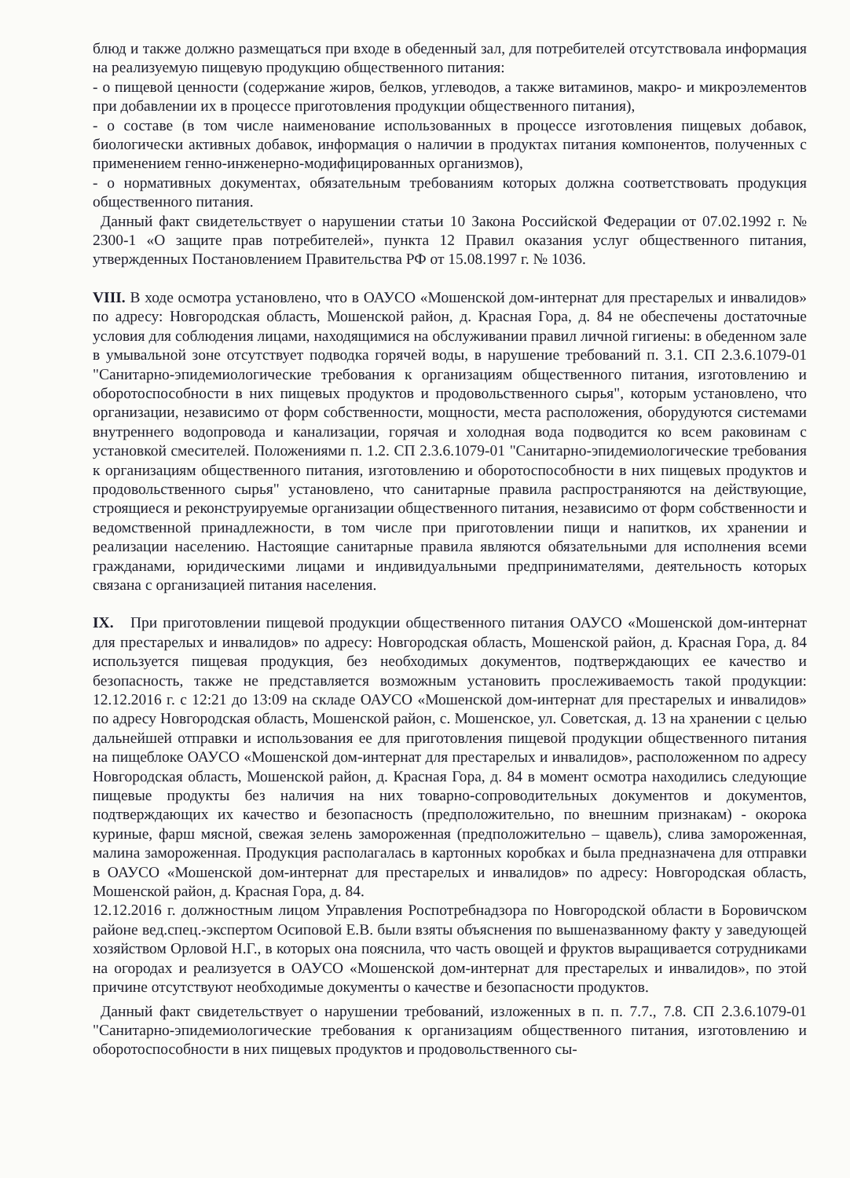блюд и также должно размещаться при входе в обеденный зал, для потребителей отсутствовала информация на реализуемую пищевую продукцию общественного питания:
- о пищевой ценности (содержание жиров, белков, углеводов, а также витаминов, макро- и микроэлементов при добавлении их в процессе приготовления продукции общественного питания),
- о составе (в том числе наименование использованных в процессе изготовления пищевых добавок, биологически активных добавок, информация о наличии в продуктах питания компонентов, полученных с применением генно-инженерно-модифицированных организмов),
- о нормативных документах, обязательным требованиям которых должна соответствовать продукция общественного питания.
Данный факт свидетельствует о нарушении статьи 10 Закона Российской Федерации от 07.02.1992 г. № 2300-1 «О защите прав потребителей», пункта 12 Правил оказания услуг общественного питания, утвержденных Постановлением Правительства РФ от 15.08.1997 г. № 1036.
VIII. В ходе осмотра установлено, что в ОАУСО «Мошенской дом-интернат для престарелых и инвалидов» по адресу: Новгородская область, Мошенской район, д. Красная Гора, д. 84 не обеспечены достаточные условия для соблюдения лицами, находящимися на обслуживании правил личной гигиены: в обеденном зале в умывальной зоне отсутствует подводка горячей воды, в нарушение требований п. 3.1. СП 2.3.6.1079-01 "Санитарно-эпидемиологические требования к организациям общественного питания, изготовлению и оборотоспособности в них пищевых продуктов и продовольственного сырья", которым установлено, что организации, независимо от форм собственности, мощности, места расположения, оборудуются системами внутреннего водопровода и канализации, горячая и холодная вода подводится ко всем раковинам с установкой смесителей. Положениями п. 1.2. СП 2.3.6.1079-01 "Санитарно-эпидемиологические требования к организациям общественного питания, изготовлению и оборотоспособности в них пищевых продуктов и продовольственного сырья" установлено, что санитарные правила распространяются на действующие, строящиеся и реконструируемые организации общественного питания, независимо от форм собственности и ведомственной принадлежности, в том числе при приготовлении пищи и напитков, их хранении и реализации населению. Настоящие санитарные правила являются обязательными для исполнения всеми гражданами, юридическими лицами и индивидуальными предпринимателями, деятельность которых связана с организацией питания населения.
IX. При приготовлении пищевой продукции общественного питания ОАУСО «Мошенской дом-интернат для престарелых и инвалидов» по адресу: Новгородская область, Мошенской район, д. Красная Гора, д. 84 используется пищевая продукция, без необходимых документов, подтверждающих ее качество и безопасность, также не представляется возможным установить прослеживаемость такой продукции: 12.12.2016 г. с 12:21 до 13:09 на складе ОАУСО «Мошенской дом-интернат для престарелых и инвалидов» по адресу Новгородская область, Мошенской район, с. Мошенское, ул. Советская, д. 13 на хранении с целью дальнейшей отправки и использования ее для приготовления пищевой продукции общественного питания на пищеблоке ОАУСО «Мошенской дом-интернат для престарелых и инвалидов», расположенном по адресу Новгородская область, Мошенской район, д. Красная Гора, д. 84 в момент осмотра находились следующие пищевые продукты без наличия на них товарно-сопроводительных документов и документов, подтверждающих их качество и безопасность (предположительно, по внешним признакам) - окорока куриные, фарш мясной, свежая зелень замороженная (предположительно – щавель), слива замороженная, малина замороженная. Продукция располагалась в картонных коробках и была предназначена для отправки в ОАУСО «Мошенской дом-интернат для престарелых и инвалидов» по адресу: Новгородская область, Мошенской район, д. Красная Гора, д. 84.
12.12.2016 г. должностным лицом Управления Роспотребнадзора по Новгородской области в Боровичском районе вед.спец.-экспертом Осиповой Е.В. были взяты объяснения по вышеназванному факту у заведующей хозяйством Орловой Н.Г., в которых она пояснила, что часть овощей и фруктов выращивается сотрудниками на огородах и реализуется в ОАУСО «Мошенской дом-интернат для престарелых и инвалидов», по этой причине отсутствуют необходимые документы о качестве и безопасности продуктов.
Данный факт свидетельствует о нарушении требований, изложенных в п. п. 7.7., 7.8. СП 2.3.6.1079-01 "Санитарно-эпидемиологические требования к организациям общественного питания, изготовлению и оборотоспособности в них пищевых продуктов и продовольственного сы-